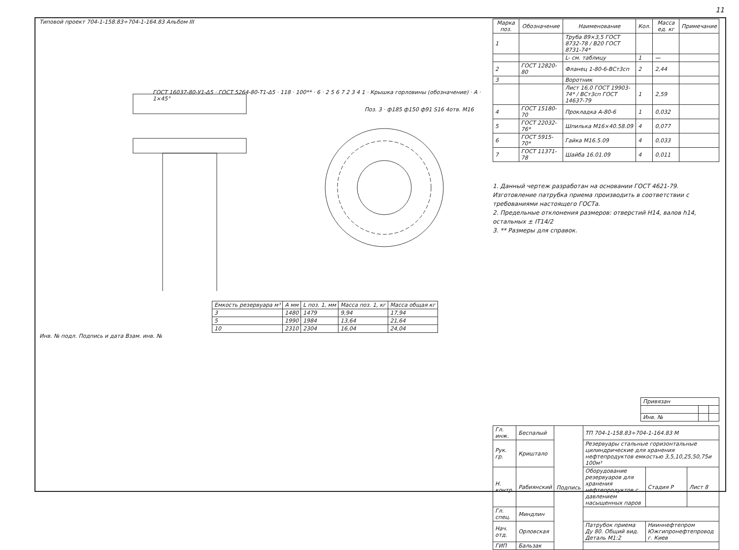11
Типовой проект 704-1-158.83÷704-1-164.83 Альбом III
ГОСТ 16037-80-У1-Δ5 · ГОСТ 5264-80-Т1-Δ5 · 118 · 100** · 6 · 2 5 6 7 2 3 4 1 · Крышка горловины (обозначение) · A · 1×45°
Поз. 3 · ф185 ф150 ф91 S16 4отв. М16
| Емкость резервуара м³ | A мм | L поз. 1, мм | Масса поз. 1, кг | Масса общая кг |
| --- | --- | --- | --- | --- |
| 3 | 1480 | 1479 | 9,94 | 17,94 |
| 5 | 1990 | 1984 | 13,64 | 21,64 |
| 10 | 2310 | 2304 | 16,04 | 24,04 |
Инв. № подл. Подпись и дата Взам. инв. №
| Марка поз. | Обозначение | Наименование | Кол. | Масса ед. кг | Примечание |
| --- | --- | --- | --- | --- | --- |
| 1 | | Труба 89×3,5 ГОСТ 8732-78 / В20 ГОСТ 8731-74* | | | |
| | | L- см. таблицу | 1 | — | |
| 2 | ГОСТ 12820-80 | Фланец 1-80-6-ВСт3сп | 2 | 2,44 | |
| 3 | | Воротник | | | |
| | | Лист 16,0 ГОСТ 19903-74* / ВСт3сп ГОСТ 14637-79 | 1 | 2,59 | |
| 4 | ГОСТ 15180-70 | Прокладка А-80-6 | 1 | 0,032 | |
| 5 | ГОСТ 22032-76* | Шпилька М16×40.58.09 | 4 | 0,077 | |
| 6 | ГОСТ 5915-70* | Гайка М16.5.09 | 4 | 0,033 | |
| 7 | ГОСТ 11371-78 | Шайба 16.01.09 | 4 | 0,011 | |
1. Данный чертеж разработан на основании ГОСТ 4621-79. Изготовление патрубка приема производить в соответствии с требованиями настоящего ГОСТа.
2. Предельные отклонения размеров: отверстий Н14, валов h14, остальных ± IT14/2
3. ** Размеры для справок.
| Привязан | | |
| Инв. № | | |
| Гл. инж. | Беспалый | Подпись | ТП 704-1-158.83÷704-1-164.83 М | | |
| Рук. гр. | Криштало | | Резервуары стальные горизонтальные цилиндрические для хранения нефтепродуктов емкостью 3,5,10,25,50,75и 100м³ | | |
| Н. контр. | Рабиянский | | Оборудование резервуаров для хранения нефтепродуктов с давлением насыщенных паров | Стадия Р | Лист 8 |
| Гл. спец. | Миндлин | | | | |
| Нач. отд. | Орловская | | Патрубок приема Ду 80. Общий вид. Деталь М1:2 | Нииннефтепром Южгипронефтепровод г. Киев | |
| ГИП | Бальзак | | | | |